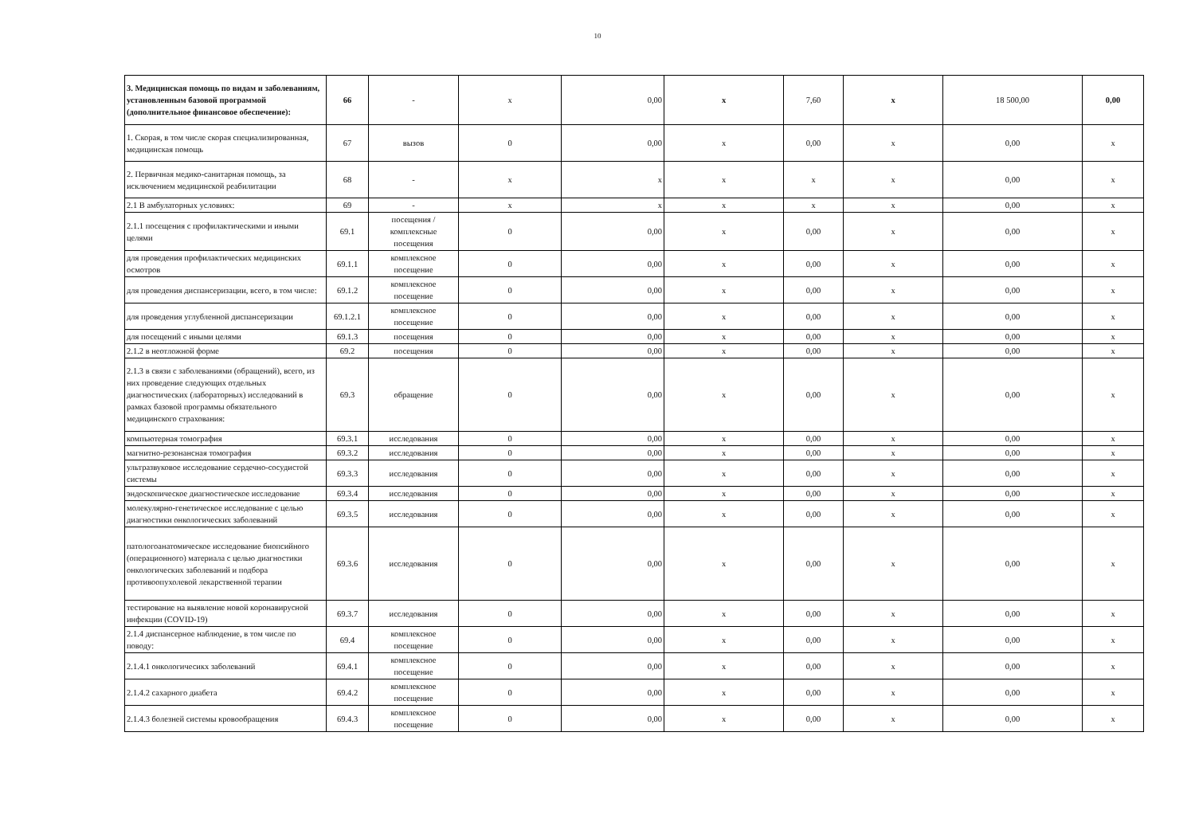10
| 3. Медицинская помощь по видам и заболеваниям, установленным базовой программой (дополнительное финансовое обеспечение): | 66 | - | x | 0,00 | x | 7,60 | x | 18 500,00 | 0,00 |
| 1. Скорая, в том числе скорая специализированная, медицинская помощь | 67 | вызов | 0 | 0,00 | x | 0,00 | x | 0,00 | x |
| 2. Первичная медико-санитарная помощь, за исключением медицинской реабилитации | 68 | - | x | x | x | x | x | 0,00 | x |
| 2.1 В амбулаторных условиях: | 69 | - | x | x | x | x | x | 0,00 | x |
| 2.1.1 посещения с профилактическими и иными целями | 69.1 | посещения / комплексные посещения | 0 | 0,00 | x | 0,00 | x | 0,00 | x |
| для проведения профилактических медицинских осмотров | 69.1.1 | комплексное посещение | 0 | 0,00 | x | 0,00 | x | 0,00 | x |
| для проведения диспансеризации, всего, в том числе: | 69.1.2 | комплексное посещение | 0 | 0,00 | x | 0,00 | x | 0,00 | x |
| для проведения углубленной диспансеризации | 69.1.2.1 | комплексное посещение | 0 | 0,00 | x | 0,00 | x | 0,00 | x |
| для посещений с иными целями | 69.1.3 | посещения | 0 | 0,00 | x | 0,00 | x | 0,00 | x |
| 2.1.2 в неотложной форме | 69.2 | посещения | 0 | 0,00 | x | 0,00 | x | 0,00 | x |
| 2.1.3 в связи с заболеваниями (обращений), всего, из них проведение следующих отдельных диагностических (лабораторных) исследований в рамках базовой программы обязательного медицинского страхования: | 69.3 | обращение | 0 | 0,00 | x | 0,00 | x | 0,00 | x |
| компьютерная томография | 69.3.1 | исследования | 0 | 0,00 | x | 0,00 | x | 0,00 | x |
| магнитно-резонансная томография | 69.3.2 | исследования | 0 | 0,00 | x | 0,00 | x | 0,00 | x |
| ультразвуковое исследование сердечно-сосудистой системы | 69.3.3 | исследования | 0 | 0,00 | x | 0,00 | x | 0,00 | x |
| эндоскопическое диагностическое исследование | 69.3.4 | исследования | 0 | 0,00 | x | 0,00 | x | 0,00 | x |
| молекулярно-генетическое исследование с целью диагностики онкологических заболеваний | 69.3.5 | исследования | 0 | 0,00 | x | 0,00 | x | 0,00 | x |
| патологоанатомическое исследование биопсийного (операционного) материала с целью диагностики онкологических заболеваний и подбора противоопухолевой лекарственной терапии | 69.3.6 | исследования | 0 | 0,00 | x | 0,00 | x | 0,00 | x |
| тестирование на выявление новой коронавирусной инфекции (COVID-19) | 69.3.7 | исследования | 0 | 0,00 | x | 0,00 | x | 0,00 | x |
| 2.1.4 диспансерное наблюдение, в том числе по поводу: | 69.4 | комплексное посещение | 0 | 0,00 | x | 0,00 | x | 0,00 | x |
| 2.1.4.1 онкологичесикх заболеваний | 69.4.1 | комплексное посещение | 0 | 0,00 | x | 0,00 | x | 0,00 | x |
| 2.1.4.2 сахарного диабета | 69.4.2 | комплексное посещение | 0 | 0,00 | x | 0,00 | x | 0,00 | x |
| 2.1.4.3 болезней системы кровообращения | 69.4.3 | комплексное посещение | 0 | 0,00 | x | 0,00 | x | 0,00 | x |